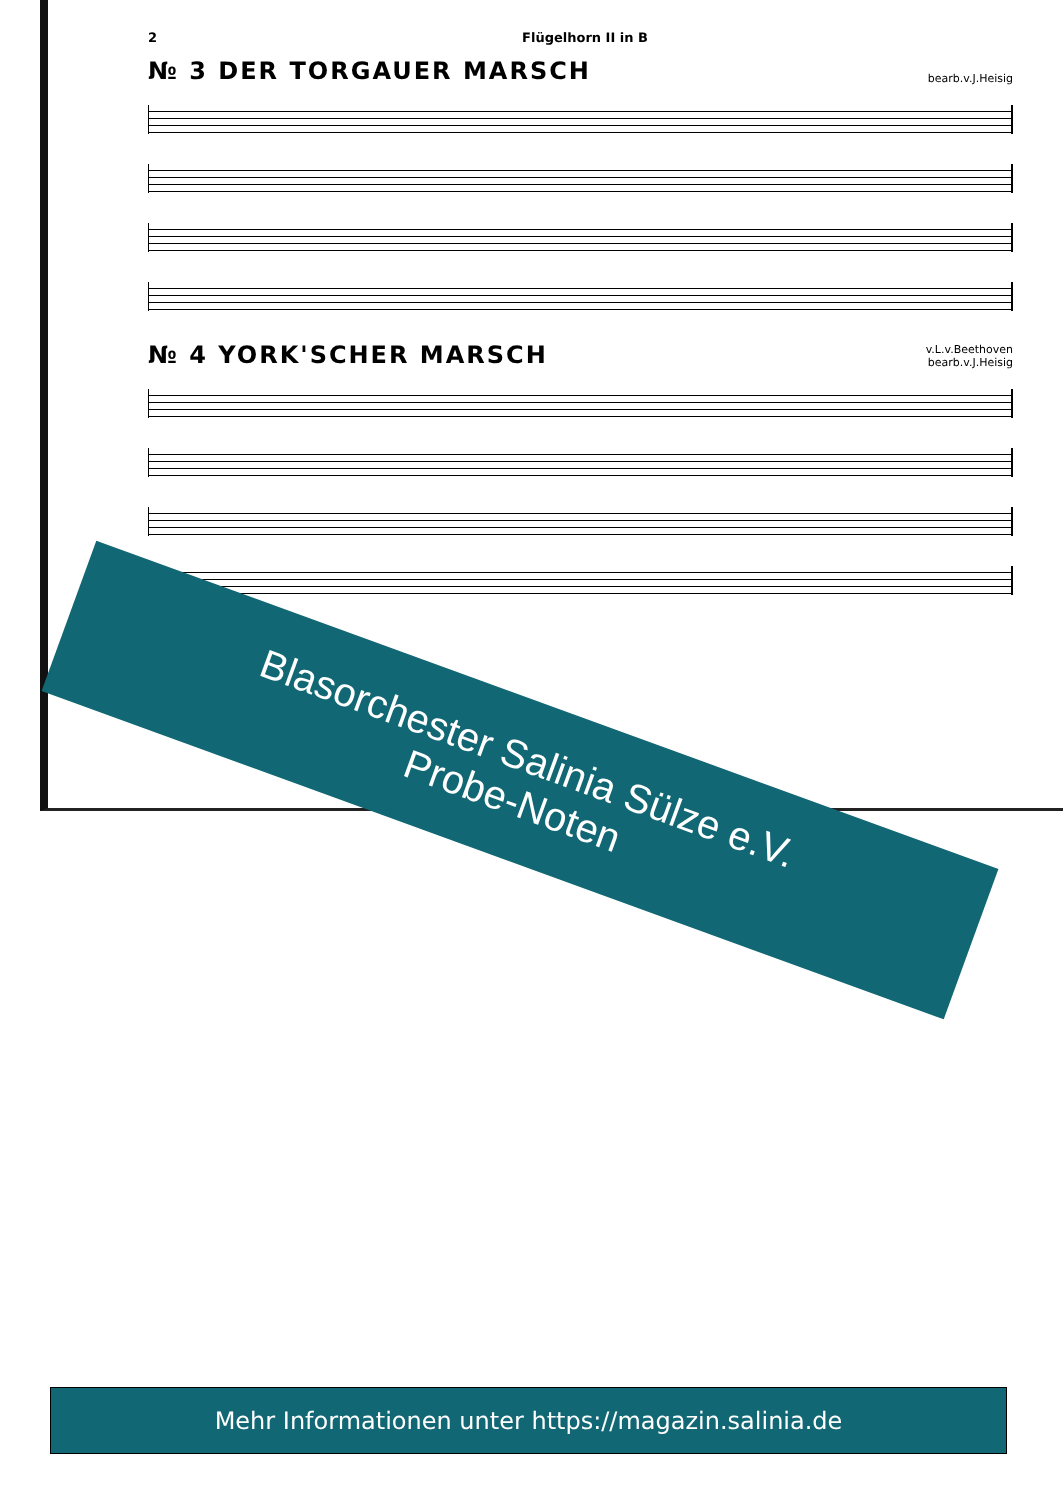2 Flügelhorn II in B
№ 3 DER TORGAUER MARSCH
bearb.v.J.Heisig
№ 4 YORK'SCHER MARSCH
v.L.v.Beethoven
bearb.v.J.Heisig
Blasorchester Salinia Sülze e.V.
Probe-Noten
Mehr Informationen unter https://magazin.salinia.de